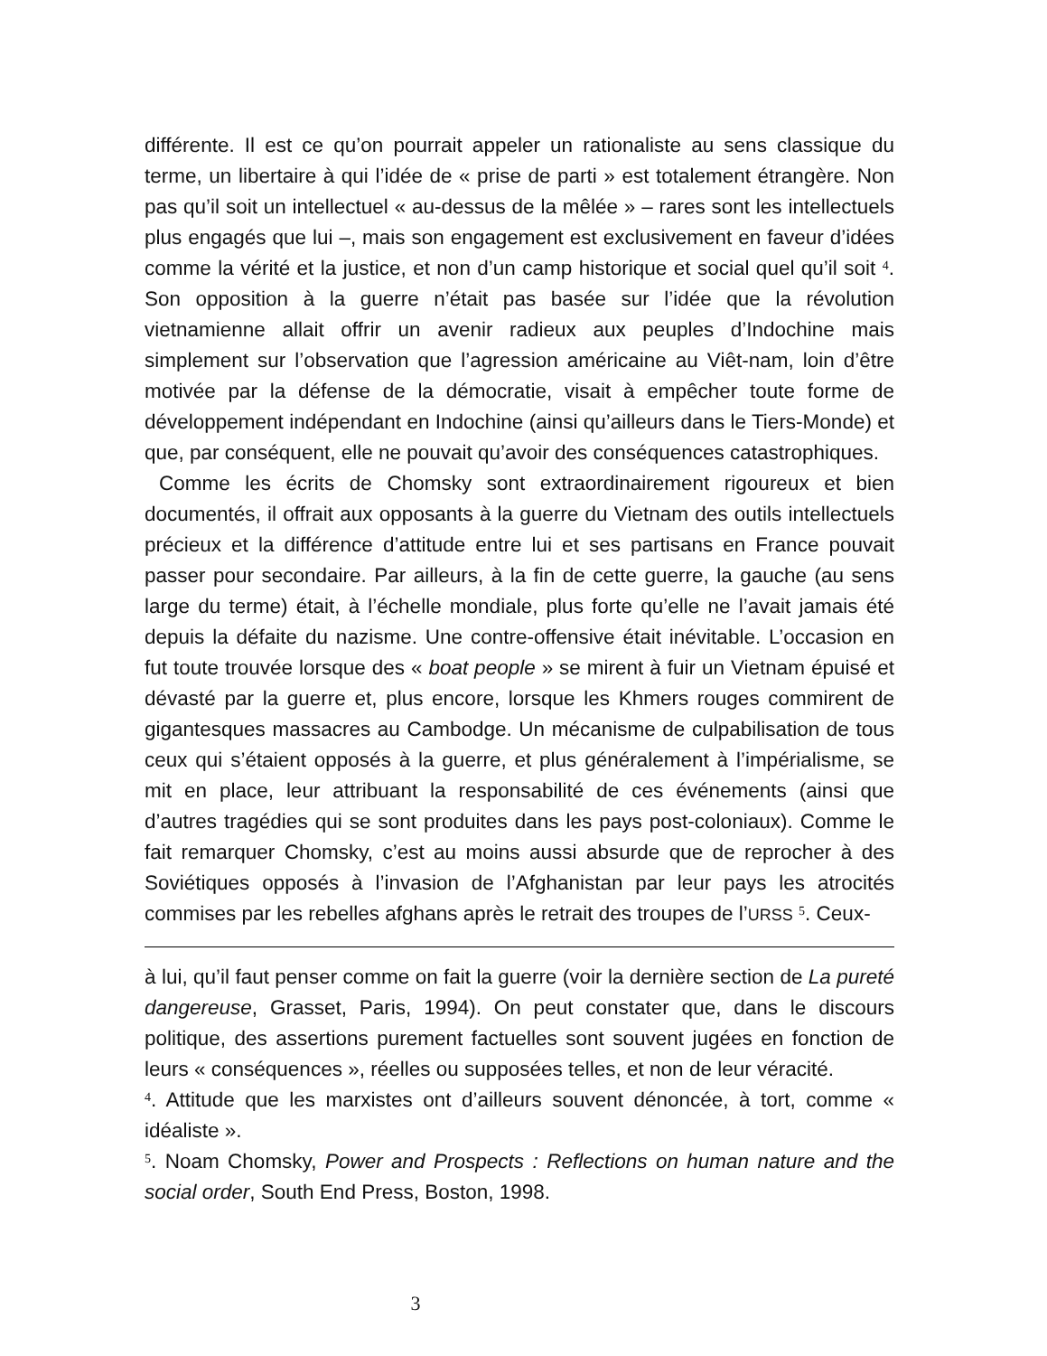différente. Il est ce qu’on pourrait appeler un rationaliste au sens classique du terme, un libertaire à qui l’idée de « prise de parti » est totalement étrangère. Non pas qu’il soit un intellectuel « au-dessus de la mêlée » – rares sont les intellectuels plus engagés que lui –, mais son engagement est exclusivement en faveur d’idées comme la vérité et la justice, et non d’un camp historique et social quel qu’il soit <sup>4</sup>. Son opposition à la guerre n’était pas basée sur l’idée que la révolution vietnamienne allait offrir un avenir radieux aux peuples d’Indochine mais simplement sur l’observation que l’agression américaine au Viêt-nam, loin d’être motivée par la défense de la démocratie, visait à empêcher toute forme de développement indépendant en Indochine (ainsi qu’ailleurs dans le Tiers-Monde) et que, par conséquent, elle ne pouvait qu’avoir des conséquences catastrophiques.
Comme les écrits de Chomsky sont extraordinairement rigoureux et bien documentés, il offrait aux opposants à la guerre du Vietnam des outils intellectuels précieux et la différence d’attitude entre lui et ses partisans en France pouvait passer pour secondaire. Par ailleurs, à la fin de cette guerre, la gauche (au sens large du terme) était, à l’échelle mondiale, plus forte qu’elle ne l’avait jamais été depuis la défaite du nazisme. Une contre-offensive était inévitable. L’occasion en fut toute trouvée lorsque des « boat people » se mirent à fuir un Vietnam épuisé et dévasté par la guerre et, plus encore, lorsque les Khmers rouges commirent de gigantesques massacres au Cambodge. Un mécanisme de culpabilisation de tous ceux qui s’étaient opposés à la guerre, et plus généralement à l’impérialisme, se mit en place, leur attribuant la responsabilité de ces événements (ainsi que d’autres tragédies qui se sont produites dans les pays post-coloniaux). Comme le fait remarquer Chomsky, c’est au moins aussi absurde que de reprocher à des Soviétiques opposés à l’invasion de l’Afghanistan par leur pays les atrocités commises par les rebelles afghans après le retrait des troupes de l’URSS <sup>5</sup>. Ceux-
à lui, qu’il faut penser comme on fait la guerre (voir la dernière section de La pureté dangereuse, Grasset, Paris, 1994). On peut constater que, dans le discours politique, des assertions purement factuelles sont souvent jugées en fonction de leurs « conséquences », réelles ou supposées telles, et non de leur véracité.
<sup>4</sup>. Attitude que les marxistes ont d’ailleurs souvent dénoncée, à tort, comme « idéaliste ».
<sup>5</sup>. Noam Chomsky, Power and Prospects : Reflections on human nature and the social order, South End Press, Boston, 1998.
3